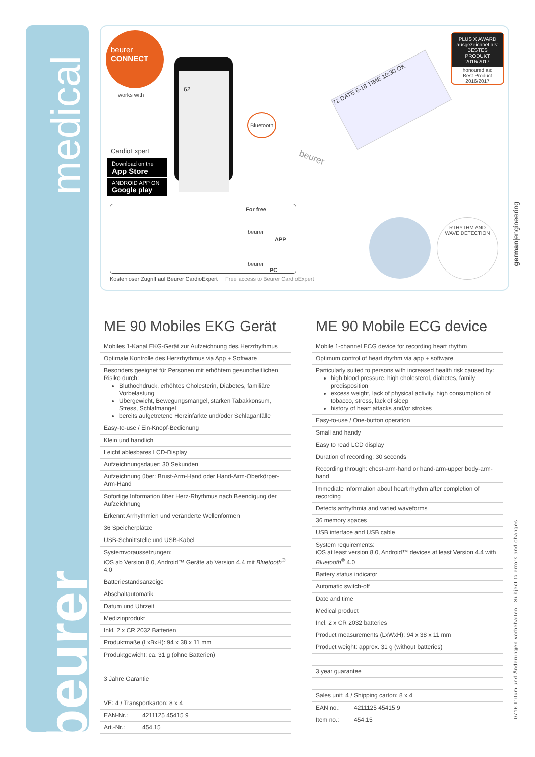medical
beurer
beurer
CONNECT
works with
CardioExpert
Download on the
App Store
ANDROID APP ON
Google play
62
Bluetooth
72 DATE 6-18 TIME 10:30 OK
beurer
PLUS X AWARD
ausgezeichnet als:
BESTES PRODUKT
2016/2017
honoured as:
Best Product
2016/2017
For free
beurer
APP
beurer
PC
Kostenloser Zugriff auf Beurer CardioExpert Free access to Beurer CardioExpert
RTHYTHM AND
WAVE DETECTION
german|engineering
0716 Irrtum und Änderungen vorbehalten | Subject to errors and changes
ME 90 Mobiles EKG Gerät
| Mobiles 1-Kanal EKG-Gerät zur Aufzeichnung des Herzrhythmus | |
| Optimale Kontrolle des Herzrhythmus via App + Software | |
| Besonders geeignet für Personen mit erhöhtem gesundheitlichen Risiko durch: Bluthochdruck, erhöhtes Cholesterin, Diabetes, familiäre Vorbelastung Übergewicht, Bewegungsmangel, starken Tabakkonsum, Stress, Schlafmangel bereits aufgetretene Herzinfarkte und/oder Schlaganfälle | |
| Easy-to-use / Ein-Knopf-Bedienung | |
| Klein und handlich | |
| Leicht ablesbares LCD-Display | |
| Aufzeichnungsdauer: 30 Sekunden | |
| Aufzeichnung über: Brust-Arm-Hand oder Hand-Arm-Oberkörper-Arm-Hand | |
| Sofortige Information über Herz-Rhythmus nach Beendigung der Aufzeichnung | |
| Erkennt Arrhythmien und veränderte Wellenformen | |
| 36 Speicherplätze | |
| USB-Schnittstelle und USB-Kabel | |
| Systemvoraussetzungen: iOS ab Version 8.0, Android™ Geräte ab Version 4.4 mit Bluetooth<sup>®</sup> 4.0 | |
| Batteriestandsanzeige | |
| Abschaltautomatik | |
| Datum und Uhrzeit | |
| Medizinprodukt | |
| Inkl. 2 x CR 2032 Batterien | |
| Produktmaße (LxBxH): 94 x 38 x 11 mm | |
| Produktgewicht: ca. 31 g (ohne Batterien) | |
| 3 Jahre Garantie | |
| VE: 4 / Transportkarton: 8 x 4 | |
| EAN-Nr.: | 4211125 45415 9 |
| Art.-Nr.: | 454.15 |
ME 90 Mobile ECG device
| Mobile 1-channel ECG device for recording heart rhythm | |
| Optimum control of heart rhythm via app + software | |
| Particularly suited to persons with increased health risk caused by: high blood pressure, high cholesterol, diabetes, family predisposition excess weight, lack of physical activity, high consumption of tobacco, stress, lack of sleep history of heart attacks and/or strokes | |
| Easy-to-use / One-button operation | |
| Small and handy | |
| Easy to read LCD display | |
| Duration of recording: 30 seconds | |
| Recording through: chest-arm-hand or hand-arm-upper body-arm-hand | |
| Immediate information about heart rhythm after completion of recording | |
| Detects arrhythmia and varied waveforms | |
| 36 memory spaces | |
| USB interface and USB cable | |
| System requirements: iOS at least version 8.0, Android™ devices at least Version 4.4 with Bluetooth<sup>®</sup> 4.0 | |
| Battery status indicator | |
| Automatic switch-off | |
| Date and time | |
| Medical product | |
| Incl. 2 x CR 2032 batteries | |
| Product measurements (LxWxH): 94 x 38 x 11 mm | |
| Product weight: approx. 31 g (without batteries) | |
| 3 year guarantee | |
| Sales unit: 4 / Shipping carton: 8 x 4 | |
| EAN no.: | 4211125 45415 9 |
| Item no.: | 454.15 |